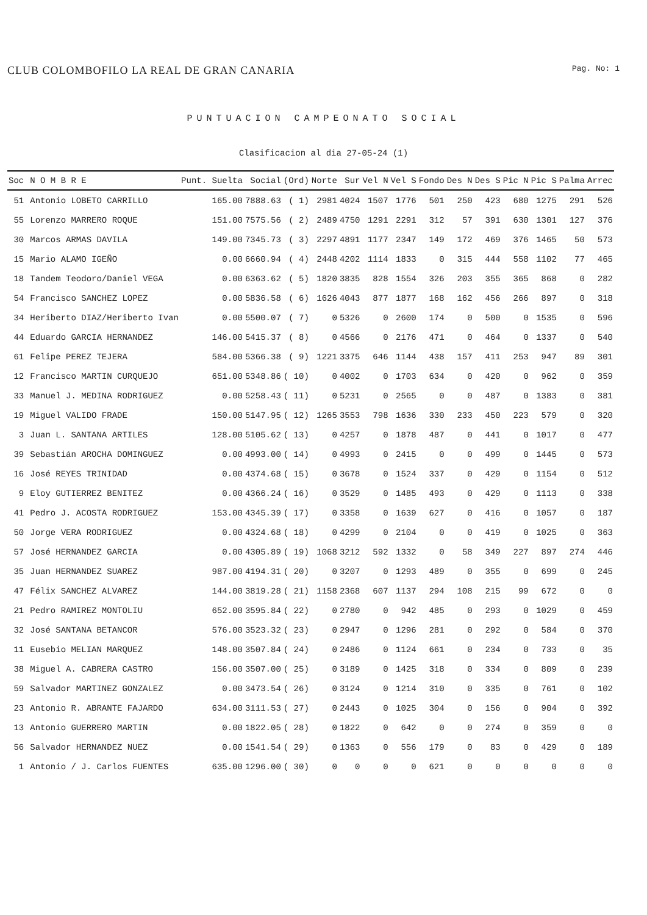CLUB COLOMBOFILO LA REAL DE GRAN CANARIA
Pag. No: 1
PUNTUACION CAMPEONATO SOCIAL
Clasificacion al dia 27-05-24 (1)
| Soc | N O M B R E | Punt. Suelta | Social | (Ord) | Norte | Sur | Vel N | Vel S | Fondo | Des N | Des S | Pic N | Pic S | Palma | Arrec |
| --- | --- | --- | --- | --- | --- | --- | --- | --- | --- | --- | --- | --- | --- | --- | --- |
| 51 | Antonio LOBETO CARRILLO | 165.00 | 7888.63 | ( 1) | 2981 | 4024 | 1507 | 1776 | 501 | 250 | 423 | 680 | 1275 | 291 | 526 |
| 55 | Lorenzo MARRERO ROQUE | 151.00 | 7575.56 | ( 2) | 2489 | 4750 | 1291 | 2291 | 312 | 57 | 391 | 630 | 1301 | 127 | 376 |
| 30 | Marcos ARMAS DAVILA | 149.00 | 7345.73 | ( 3) | 2297 | 4891 | 1177 | 2347 | 149 | 172 | 469 | 376 | 1465 | 50 | 573 |
| 15 | Mario ALAMO IGEÑO | 0.00 | 6660.94 | ( 4) | 2448 | 4202 | 1114 | 1833 | 0 | 315 | 444 | 558 | 1102 | 77 | 465 |
| 18 | Tandem Teodoro/Daniel VEGA | 0.00 | 6363.62 | ( 5) | 1820 | 3835 | 828 | 1554 | 326 | 203 | 355 | 365 | 868 | 0 | 282 |
| 54 | Francisco SANCHEZ LOPEZ | 0.00 | 5836.58 | ( 6) | 1626 | 4043 | 877 | 1877 | 168 | 162 | 456 | 266 | 897 | 0 | 318 |
| 34 | Heriberto DIAZ/Heriberto Ivan | 0.00 | 5500.07 | ( 7) | 0 | 5326 | 0 | 2600 | 174 | 0 | 500 | 0 | 1535 | 0 | 596 |
| 44 | Eduardo GARCIA HERNANDEZ | 146.00 | 5415.37 | ( 8) | 0 | 4566 | 0 | 2176 | 471 | 0 | 464 | 0 | 1337 | 0 | 540 |
| 61 | Felipe PEREZ TEJERA | 584.00 | 5366.38 | ( 9) | 1221 | 3375 | 646 | 1144 | 438 | 157 | 411 | 253 | 947 | 89 | 301 |
| 12 | Francisco MARTIN CURQUEJO | 651.00 | 5348.86 | ( 10) | 0 | 4002 | 0 | 1703 | 634 | 0 | 420 | 0 | 962 | 0 | 359 |
| 33 | Manuel J. MEDINA RODRIGUEZ | 0.00 | 5258.43 | ( 11) | 0 | 5231 | 0 | 2565 | 0 | 0 | 487 | 0 | 1383 | 0 | 381 |
| 19 | Miguel VALIDO FRADE | 150.00 | 5147.95 | ( 12) | 1265 | 3553 | 798 | 1636 | 330 | 233 | 450 | 223 | 579 | 0 | 320 |
| 3 | Juan L. SANTANA ARTILES | 128.00 | 5105.62 | ( 13) | 0 | 4257 | 0 | 1878 | 487 | 0 | 441 | 0 | 1017 | 0 | 477 |
| 39 | Sebastián AROCHA DOMINGUEZ | 0.00 | 4993.00 | ( 14) | 0 | 4993 | 0 | 2415 | 0 | 0 | 499 | 0 | 1445 | 0 | 573 |
| 16 | José REYES TRINIDAD | 0.00 | 4374.68 | ( 15) | 0 | 3678 | 0 | 1524 | 337 | 0 | 429 | 0 | 1154 | 0 | 512 |
| 9 | Eloy GUTIERREZ BENITEZ | 0.00 | 4366.24 | ( 16) | 0 | 3529 | 0 | 1485 | 493 | 0 | 429 | 0 | 1113 | 0 | 338 |
| 41 | Pedro J. ACOSTA RODRIGUEZ | 153.00 | 4345.39 | ( 17) | 0 | 3358 | 0 | 1639 | 627 | 0 | 416 | 0 | 1057 | 0 | 187 |
| 50 | Jorge VERA RODRIGUEZ | 0.00 | 4324.68 | ( 18) | 0 | 4299 | 0 | 2104 | 0 | 0 | 419 | 0 | 1025 | 0 | 363 |
| 57 | José HERNANDEZ GARCIA | 0.00 | 4305.89 | ( 19) | 1068 | 3212 | 592 | 1332 | 0 | 58 | 349 | 227 | 897 | 274 | 446 |
| 35 | Juan HERNANDEZ SUAREZ | 987.00 | 4194.31 | ( 20) | 0 | 3207 | 0 | 1293 | 489 | 0 | 355 | 0 | 699 | 0 | 245 |
| 47 | Félix SANCHEZ ALVAREZ | 144.00 | 3819.28 | ( 21) | 1158 | 2368 | 607 | 1137 | 294 | 108 | 215 | 99 | 672 | 0 | 0 |
| 21 | Pedro RAMIREZ MONTOLIU | 652.00 | 3595.84 | ( 22) | 0 | 2780 | 0 | 942 | 485 | 0 | 293 | 0 | 1029 | 0 | 459 |
| 32 | José SANTANA BETANCOR | 576.00 | 3523.32 | ( 23) | 0 | 2947 | 0 | 1296 | 281 | 0 | 292 | 0 | 584 | 0 | 370 |
| 11 | Eusebio MELIAN MARQUEZ | 148.00 | 3507.84 | ( 24) | 0 | 2486 | 0 | 1124 | 661 | 0 | 234 | 0 | 733 | 0 | 35 |
| 38 | Miguel A. CABRERA CASTRO | 156.00 | 3507.00 | ( 25) | 0 | 3189 | 0 | 1425 | 318 | 0 | 334 | 0 | 809 | 0 | 239 |
| 59 | Salvador MARTINEZ GONZALEZ | 0.00 | 3473.54 | ( 26) | 0 | 3124 | 0 | 1214 | 310 | 0 | 335 | 0 | 761 | 0 | 102 |
| 23 | Antonio R. ABRANTE FAJARDO | 634.00 | 3111.53 | ( 27) | 0 | 2443 | 0 | 1025 | 304 | 0 | 156 | 0 | 904 | 0 | 392 |
| 13 | Antonio GUERRERO MARTIN | 0.00 | 1822.05 | ( 28) | 0 | 1822 | 0 | 642 | 0 | 0 | 274 | 0 | 359 | 0 | 0 |
| 56 | Salvador HERNANDEZ NUEZ | 0.00 | 1541.54 | ( 29) | 0 | 1363 | 0 | 556 | 179 | 0 | 83 | 0 | 429 | 0 | 189 |
| 1 | Antonio / J. Carlos FUENTES | 635.00 | 1296.00 | ( 30) | 0 | 0 | 0 | 0 | 621 | 0 | 0 | 0 | 0 | 0 | 0 |